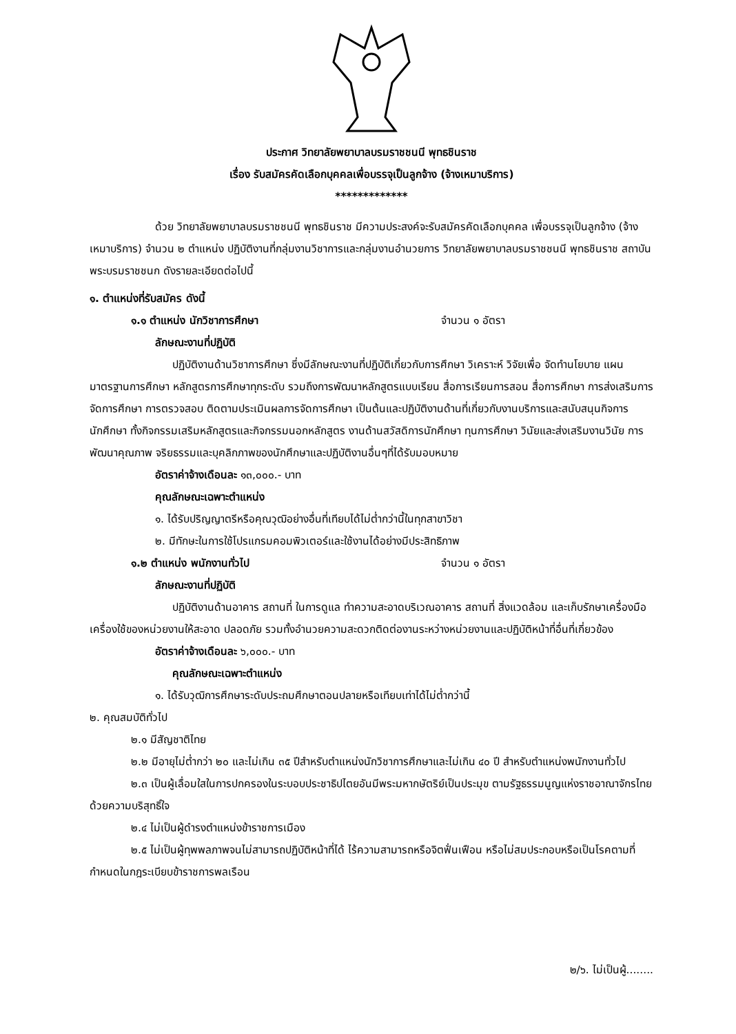ประกาศ วิทยาลัยพยาบาลบรมราชชนนี พุทธชินราช
เรื่อง รับสมัครคัดเลือกบุคคลเพื่อบรรจุเป็นลูกจ้าง (จ้างเหมาบริการ)
*************
ด้วย วิทยาลัยพยาบาลบรมราชชนนี พุทธชินราช มีความประสงค์จะรับสมัครคัดเลือกบุคคล เพื่อบรรจุเป็นลูกจ้าง (จ้างเหมาบริการ) จำนวน ๒ ตำแหน่ง ปฏิบัติงานที่กลุ่มงานวิชาการและกลุ่มงานอำนวยการ วิทยาลัยพยาบาลบรมราชชนนี พุทธชินราช สถาบันพระบรมราชชนก ดังรายละเอียดต่อไปนี้
๑. ตำแหน่งที่รับสมัคร ดังนี้
๑.๑ ตำแหน่ง นักวิชาการศึกษา จำนวน ๑ อัตรา
ลักษณะงานที่ปฏิบัติ
ปฏิบัติงานด้านวิชาการศึกษา ซึ่งมีลักษณะงานที่ปฏิบัติเกี่ยวกับการศึกษา วิเคราะห์ วิจัยเพื่อ จัดทำนโยบาย แผน มาตรฐานการศึกษา หลักสูตรการศึกษาทุกระดับ รวมถึงการพัฒนาหลักสูตรแบบเรียน สื่อการเรียนการสอน สื่อการศึกษา การส่งเสริมการจัดการศึกษา การตรวจสอบ ติดตามประเมินผลการจัดการศึกษา เป็นต้นและปฏิบัติงานด้านที่เกี่ยวกับงานบริการและสนับสนุนกิจการนักศึกษา ทั้งกิจกรรมเสริมหลักสูตรและกิจกรรมนอกหลักสูตร งานด้านสวัสดิการนักศึกษา ทุนการศึกษา วินัยและส่งเสริมงานวินัย การพัฒนาคุณภาพ จริยธรรมและบุคลิกภาพของนักศึกษาและปฏิบัติงานอื่นๆที่ได้รับมอบหมาย
อัตราค่าจ้างเดือนละ ๑๓,๐๐๐.- บาท
คุณลักษณะเฉพาะตำแหน่ง
๑. ได้รับปริญญาตรีหรือคุณวุฒิอย่างอื่นที่เทียบได้ไม่ต่ำกว่านี้ในทุกสาขาวิชา
๒. มีทักษะในการใช้โปรแกรมคอมพิวเตอร์และใช้งานได้อย่างมีประสิทธิภาพ
๑.๒ ตำแหน่ง พนักงานทั่วไป จำนวน ๑ อัตรา
ลักษณะงานที่ปฏิบัติ
ปฏิบัติงานด้านอาคาร สถานที่ ในการดูแล ทำความสะอาดบริเวณอาคาร สถานที่ สิ่งแวดล้อม และเก็บรักษาเครื่องมือ เครื่องใช้ของหน่วยงานให้สะอาด ปลอดภัย รวมทั้งอำนวยความสะดวกติดต่องานระหว่างหน่วยงานและปฏิบัติหน้าที่อื่นที่เกี่ยวข้อง
อัตราค่าจ้างเดือนละ ๖,๐๐๐.- บาท
คุณลักษณะเฉพาะตำแหน่ง
๑. ได้รับวุฒิการศึกษาระดับประถมศึกษาตอนปลายหรือเทียบเท่าได้ไม่ต่ำกว่านี้
๒. คุณสมบัติทั่วไป
๒.๑ มีสัญชาติไทย
๒.๒ มีอายุไม่ต่ำกว่า ๒๐ และไม่เกิน ๓๕ ปีสำหรับตำแหน่งนักวิชาการศึกษาและไม่เกิน ๔๐ ปี สำหรับตำแหน่งพนักงานทั่วไป
๒.๓ เป็นผู้เลื่อมใสในการปกครองในระบอบประชาธิปไตยอันมีพระมหากษัตริย์เป็นประมุข ตามรัฐธรรมนูญแห่งราชอาณาจักรไทยด้วยความบริสุทธิ์ใจ
๒.๔ ไม่เป็นผู้ดำรงตำแหน่งข้าราชการเมือง
๒.๕ ไม่เป็นผู้ทุพพลภาพจนไม่สามารถปฏิบัติหน้าที่ได้ ไร้ความสามารถหรือจิตฟั่นเฟือน หรือไม่สมประกอบหรือเป็นโรคตามที่กำหนดในกฎระเบียบข้าราชการพลเรือน
๒/๖. ไม่เป็นผู้........